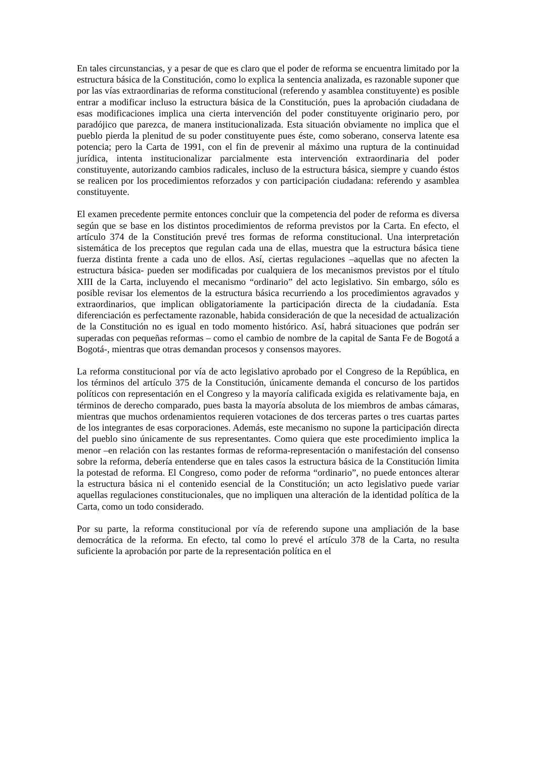En tales circunstancias, y a pesar de que es claro que el poder de reforma se encuentra limitado por la estructura básica de la Constitución, como lo explica la sentencia analizada, es razonable suponer que por las vías extraordinarias de reforma constitucional (referendo y asamblea constituyente) es posible entrar a modificar incluso la estructura básica de la Constitución, pues la aprobación ciudadana de esas modificaciones implica una cierta intervención del poder constituyente originario pero, por paradójico que parezca, de manera institucionalizada. Esta situación obviamente no implica que el pueblo pierda la plenitud de su poder constituyente pues éste, como soberano, conserva latente esa potencia; pero la Carta de 1991, con el fin de prevenir al máximo una ruptura de la continuidad jurídica, intenta institucionalizar parcialmente esta intervención extraordinaria del poder constituyente, autorizando cambios radicales, incluso de la estructura básica, siempre y cuando éstos se realicen por los procedimientos reforzados y con participación ciudadana: referendo y asamblea constituyente.
El examen precedente permite entonces concluir que la competencia del poder de reforma es diversa según que se base en los distintos procedimientos de reforma previstos por la Carta. En efecto, el artículo 374 de la Constitución prevé tres formas de reforma constitucional. Una interpretación sistemática de los preceptos que regulan cada una de ellas, muestra que la estructura básica tiene fuerza distinta frente a cada uno de ellos. Así, ciertas regulaciones –aquellas que no afecten la estructura básica- pueden ser modificadas por cualquiera de los mecanismos previstos por el título XIII de la Carta, incluyendo el mecanismo “ordinario” del acto legislativo. Sin embargo, sólo es posible revisar los elementos de la estructura básica recurriendo a los procedimientos agravados y extraordinarios, que implican obligatoriamente la participación directa de la ciudadanía. Esta diferenciación es perfectamente razonable, habida consideración de que la necesidad de actualización de la Constitución no es igual en todo momento histórico. Así, habrá situaciones que podrán ser superadas con pequeñas reformas – como el cambio de nombre de la capital de Santa Fe de Bogotá a Bogotá-, mientras que otras demandan procesos y consensos mayores.
La reforma constitucional por vía de acto legislativo aprobado por el Congreso de la República, en los términos del artículo 375 de la Constitución, únicamente demanda el concurso de los partidos políticos con representación en el Congreso y la mayoría calificada exigida es relativamente baja, en términos de derecho comparado, pues basta la mayoría absoluta de los miembros de ambas cámaras, mientras que muchos ordenamientos requieren votaciones de dos terceras partes o tres cuartas partes de los integrantes de esas corporaciones. Además, este mecanismo no supone la participación directa del pueblo sino únicamente de sus representantes. Como quiera que este procedimiento implica la menor –en relación con las restantes formas de reforma-representación o manifestación del consenso sobre la reforma, debería entenderse que en tales casos la estructura básica de la Constitución limita la potestad de reforma. El Congreso, como poder de reforma “ordinario”, no puede entonces alterar la estructura básica ni el contenido esencial de la Constitución; un acto legislativo puede variar aquellas regulaciones constitucionales, que no impliquen una alteración de la identidad política de la Carta, como un todo considerado.
Por su parte, la reforma constitucional por vía de referendo supone una ampliación de la base democrática de la reforma. En efecto, tal como lo prevé el artículo 378 de la Carta, no resulta suficiente la aprobación por parte de la representación política en el